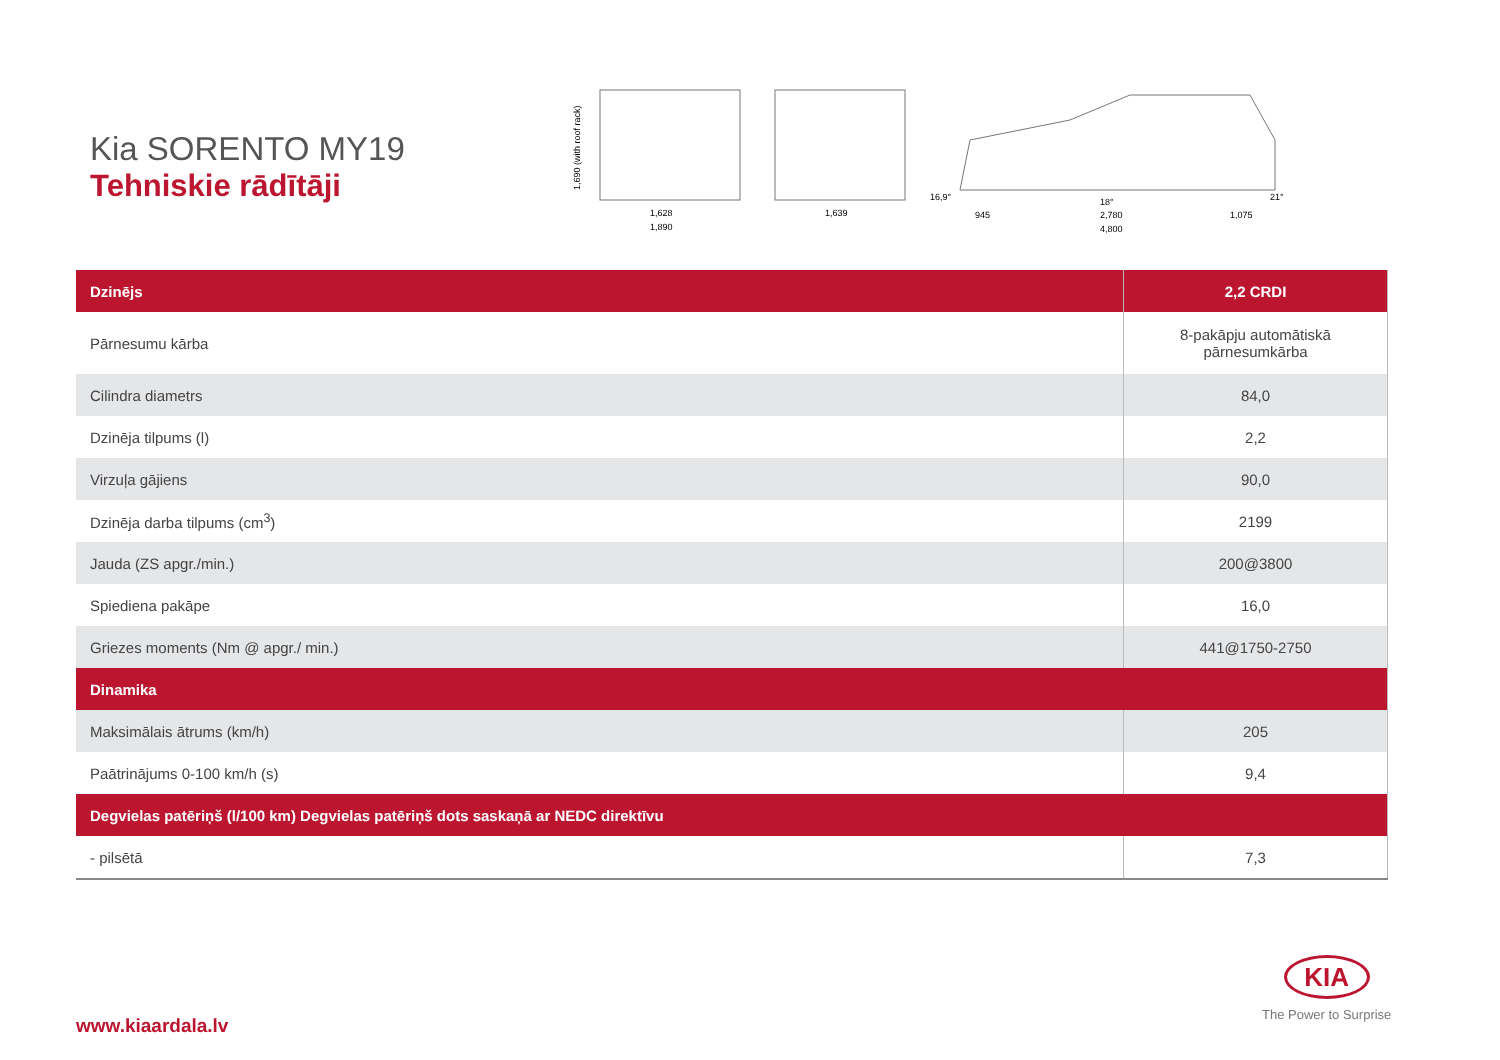Kia SORENTO MY19
Tehniskie rādītāji
1,690 (with roof rack)
1,628
1,890
1,639
16,9°
18°
21°
945
2,780
1,075
4,800
| Dzinējs | 2,2 CRDI |
| --- | --- |
| Pārnesumu kārba | 8-pakāpju automātiskā pārnesumkārba |
| Cilindra diametrs | 84,0 |
| Dzinēja tilpums (l) | 2,2 |
| Virzuļa gājiens | 90,0 |
| Dzinēja darba tilpums (cm<sup>3</sup>) | 2199 |
| Jauda (ZS apgr./min.) | 200@3800 |
| Spiediena pakāpe | 16,0 |
| Griezes moments (Nm @ apgr./ min.) | 441@1750-2750 |
| Dinamika | |
| Maksimālais ātrums (km/h) | 205 |
| Paātrinājums 0-100 km/h (s) | 9,4 |
| Degvielas patēriņš (l/100 km) Degvielas patēriņš dots saskaņā ar NEDC direktīvu | |
| - pilsētā | 7,3 |
www.kiaardala.lv
KIA
The Power to Surprise